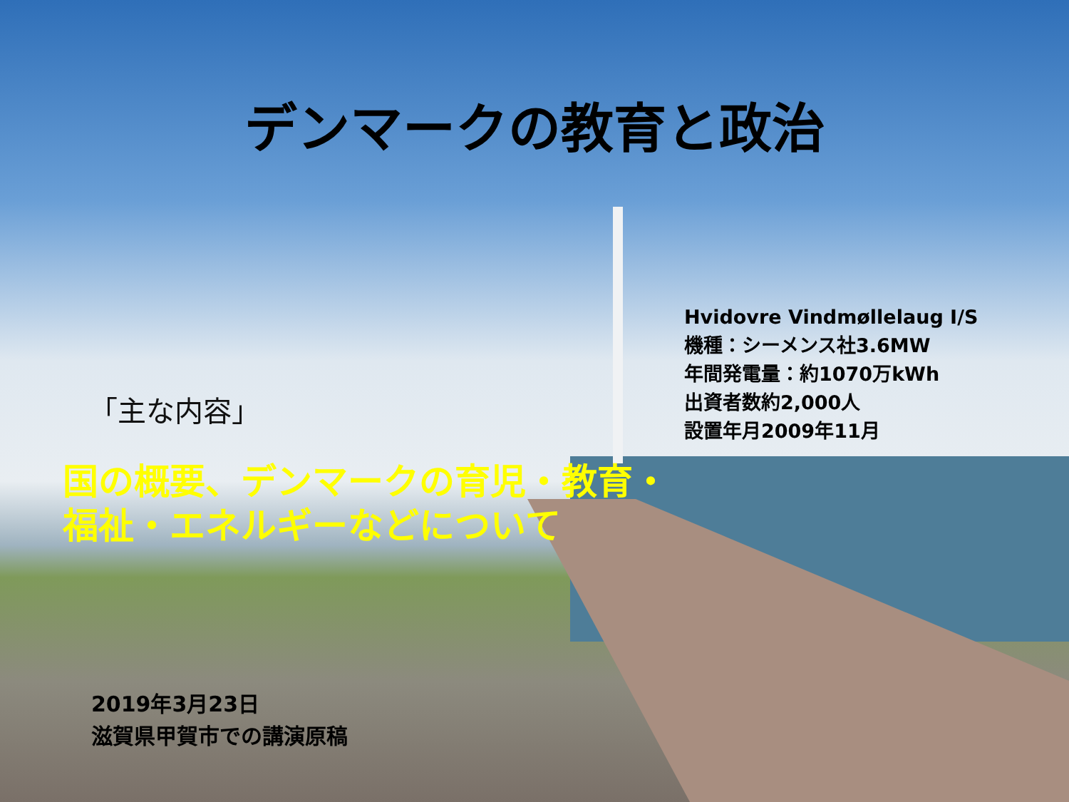デンマークの教育と政治
Hvidovre Vindmøllelaug I/S
機種：シーメンス社3.6MW
年間発電量：約1070万kWh
出資者数約2,000人
設置年月2009年11月
「主な内容」
国の概要、デンマークの育児・教育・
福祉・エネルギーなどについて
2019年3月23日
滋賀県甲賀市での講演原稿